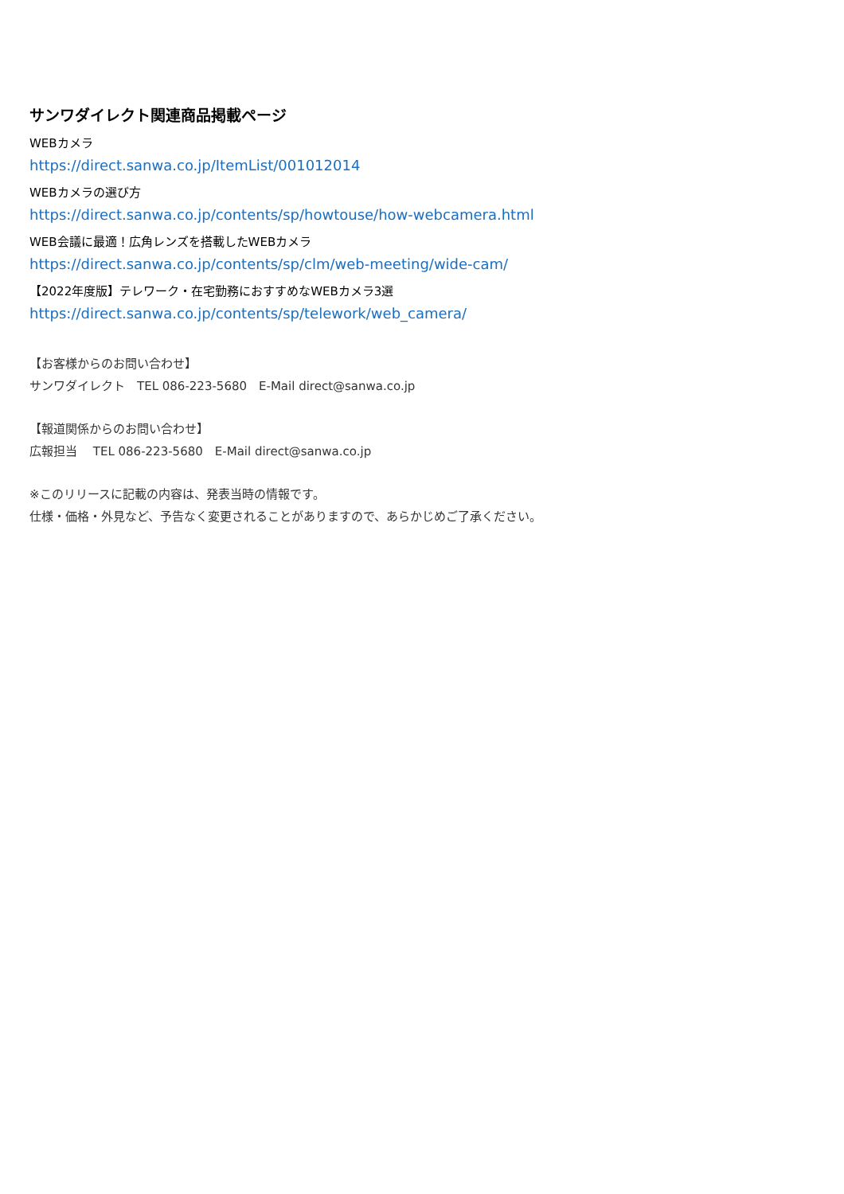サンワダイレクト関連商品掲載ページ
WEBカメラ
https://direct.sanwa.co.jp/ItemList/001012014
WEBカメラの選び方
https://direct.sanwa.co.jp/contents/sp/howtouse/how-webcamera.html
WEB会議に最適！広角レンズを搭載したWEBカメラ
https://direct.sanwa.co.jp/contents/sp/clm/web-meeting/wide-cam/
【2022年度版】テレワーク・在宅勤務におすすめなWEBカメラ3選
https://direct.sanwa.co.jp/contents/sp/telework/web_camera/
【お客様からのお問い合わせ】
サンワダイレクト　TEL 086-223-5680　E-Mail direct@sanwa.co.jp
【報道関係からのお問い合わせ】
広報担当　 TEL 086-223-5680　E-Mail direct@sanwa.co.jp
※このリリースに記載の内容は、発表当時の情報です。
仕様・価格・外見など、予告なく変更されることがありますので、あらかじめご了承ください。